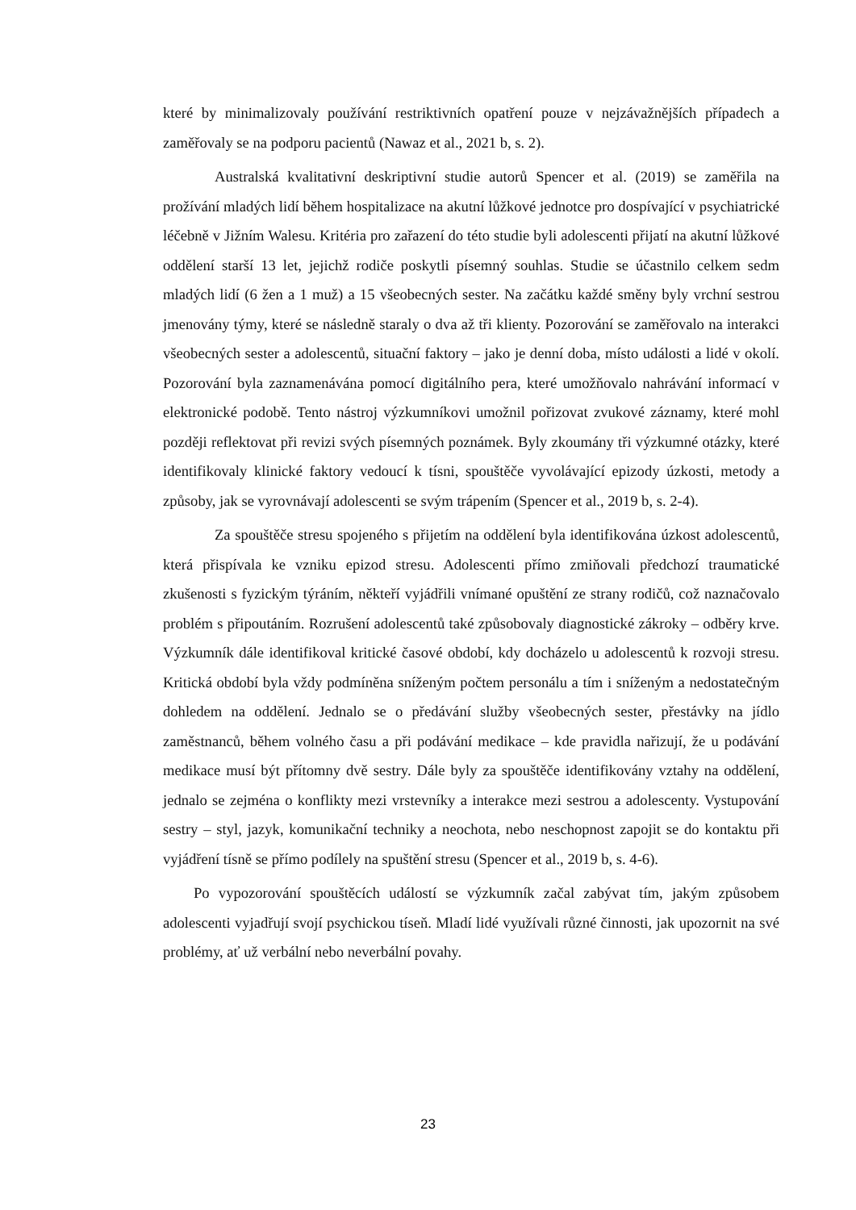které by minimalizovaly používání restriktivních opatření pouze v nejzávažnějších případech a zaměřovaly se na podporu pacientů (Nawaz et al., 2021 b, s. 2).
Australská kvalitativní deskriptivní studie autorů Spencer et al. (2019) se zaměřila na prožívání mladých lidí během hospitalizace na akutní lůžkové jednotce pro dospívající v psychiatrické léčebně v Jižním Walesu. Kritéria pro zařazení do této studie byli adolescenti přijatí na akutní lůžkové oddělení starší 13 let, jejichž rodiče poskytli písemný souhlas. Studie se účastnilo celkem sedm mladých lidí (6 žen a 1 muž) a 15 všeobecných sester. Na začátku každé směny byly vrchní sestrou jmenovány týmy, které se následně staraly o dva až tři klienty. Pozorování se zaměřovalo na interakci všeobecných sester a adolescentů, situační faktory – jako je denní doba, místo události a lidé v okolí. Pozorování byla zaznamenávána pomocí digitálního pera, které umožňovalo nahrávání informací v elektronické podobě. Tento nástroj výzkumníkovi umožnil pořizovat zvukové záznamy, které mohl později reflektovat při revizi svých písemných poznámek. Byly zkoumány tři výzkumné otázky, které identifikovaly klinické faktory vedoucí k tísni, spouštěče vyvolávající epizody úzkosti, metody a způsoby, jak se vyrovnávají adolescenti se svým trápením (Spencer et al., 2019 b, s. 2-4).
Za spouštěče stresu spojeného s přijetím na oddělení byla identifikována úzkost adolescentů, která přispívala ke vzniku epizod stresu. Adolescenti přímo zmiňovali předchozí traumatické zkušenosti s fyzickým týráním, někteří vyjádřili vnímané opuštění ze strany rodičů, což naznačovalo problém s připoutáním. Rozrušení adolescentů také způsobovaly diagnostické zákroky – odběry krve. Výzkumník dále identifikoval kritické časové období, kdy docházelo u adolescentů k rozvoji stresu. Kritická období byla vždy podmíněna sníženým počtem personálu a tím i sníženým a nedostatečným dohledem na oddělení. Jednalo se o předávání služby všeobecných sester, přestávky na jídlo zaměstnanců, během volného času a při podávání medikace – kde pravidla nařizují, že u podávání medikace musí být přítomny dvě sestry. Dále byly za spouštěče identifikovány vztahy na oddělení, jednalo se zejména o konflikty mezi vrstevníky a interakce mezi sestrou a adolescenty. Vystupování sestry – styl, jazyk, komunikační techniky a neochota, nebo neschopnost zapojit se do kontaktu při vyjádření tísně se přímo podílely na spuštění stresu (Spencer et al., 2019 b, s. 4-6).
Po vypozorování spouštěcích událostí se výzkumník začal zabývat tím, jakým způsobem adolescenti vyjadřují svojí psychickou tíseň. Mladí lidé využívali různé činnosti, jak upozornit na své problémy, ať už verbální nebo neverbální povahy.
23